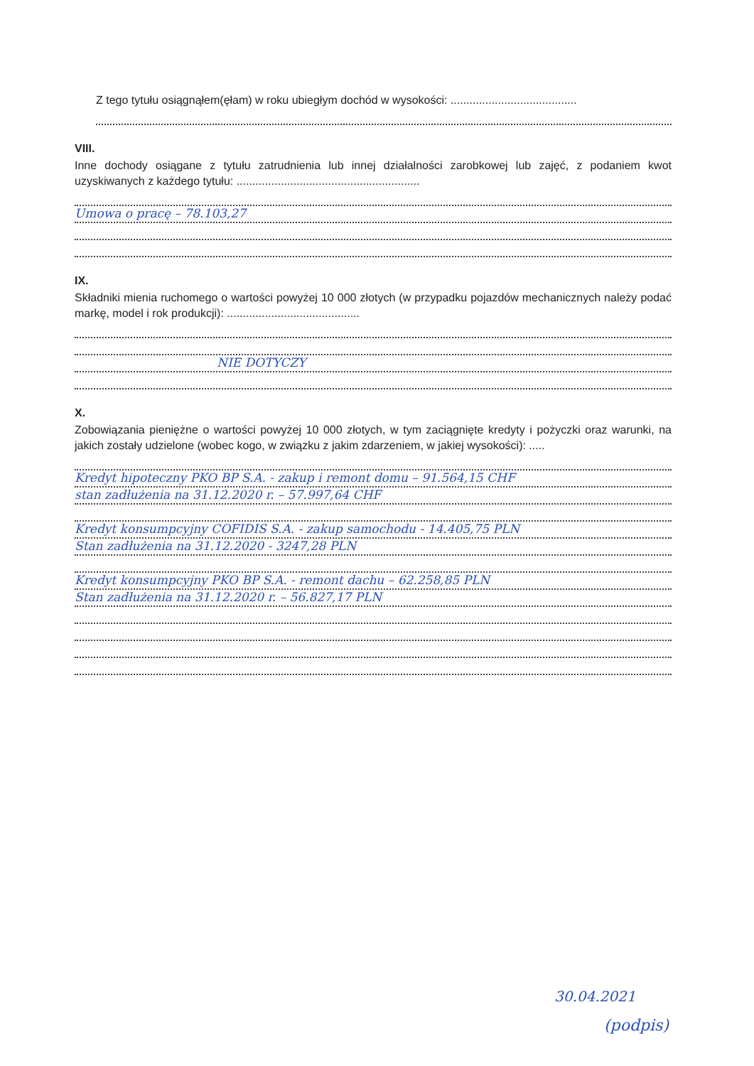Z tego tytułu osiągnąłem(ęłam) w roku ubiegłym dochód w wysokości: ........................................
VIII.
Inne dochody osiągane z tytułu zatrudnienia lub innej działalności zarobkowej lub zajęć, z podaniem kwot uzyskiwanych z każdego tytułu: ..........................................................
Umowa o pracę – 78.103,27
IX.
Składniki mienia ruchomego o wartości powyżej 10 000 złotych (w przypadku pojazdów mechanicznych należy podać markę, model i rok produkcji): ..........................................
NIE DOTYCZY
X.
Zobowiązania pieniężne o wartości powyżej 10 000 złotych, w tym zaciągnięte kredyty i pożyczki oraz warunki, na jakich zostały udzielone (wobec kogo, w związku z jakim zdarzeniem, w jakiej wysokości): .....
Kredyt hipoteczny PKO BP S.A. - zakup i remont domu – 91.564,15 CHF
stan zadłużenia na 31.12.2020 r. – 57.997,64 CHF
Kredyt konsumpcyjny COFIDIS S.A. - zakup samochodu - 14.405,75 PLN
Stan zadłużenia na 31.12.2020 - 3247,28 PLN
Kredyt konsumpcyjny PKO BP S.A. - remont dachu – 62.258,85 PLN
Stan zadłużenia na 31.12.2020 r. – 56.827,17 PLN
30.04.2021
(podpis)